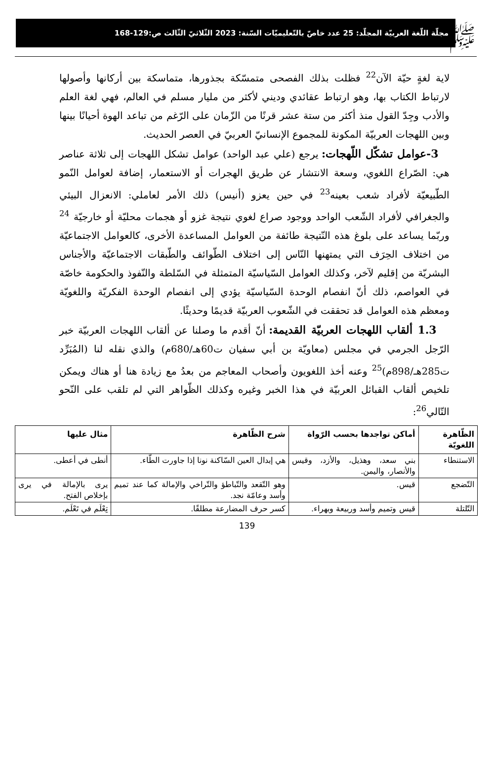ﷺ
مجلّة اللّغة العربيّة المجلّد: 25 عدد خاصّ بالتّعليميّات السّنة: 2023 الثّلاثيّ الثّالث ص:129-168
لاية لغةٍ حيّة الآن<sup>22</sup> فظلت بذلك الفصحى متمسّكة بجذورها، متماسكة بين أركانها وأصولها لارتباط الكتاب بها، وهو ارتباط عقائدي وديني لأكثر من مليار مسلم في العالم، فهي لغة العلم والأدب وجِدّ القول منذ أكثر من ستة عشر قرنًا من الزّمان على الرّغم من تباعد الهوة أحيانًا بينها وبين اللهجات العربيّة المكونة للمجموع الإنسانيّ العربيّ في العصر الحديث.
3-عوامل تشكّل اللّهجات: يرجع (علي عبد الواحد) عوامل تشكل اللهجات إلى ثلاثة عناصر هي: الصّراع اللغوي، وسعة الانتشار عن طريق الهجرات أو الاستعمار، إضافة لعوامل النّمو الطّبيعيّة لأفراد شعب بعينه<sup>23</sup> في حين يعزو (أنيس) ذلك الأمر لعاملي: الانعزال البيئي والجغرافي لأفراد الشّعب الواحد ووجود صراع لغوي نتيجة غزو أو هجمات محليّة أو خارجيّة <sup>24</sup> وربّما يساعد على بلوغ هذه النّتيجة طائفة من العوامل المساعدة الأخرى، كالعوامل الاجتماعيّة من اختلاف الحِرَف التي يمتهنها النّاس إلى اختلاف الطّوائف والطّبقات الاجتماعيّة والأجناس البشريّة من إقليم لآخر، وكذلك العوامل السّياسيّة المتمثلة في السّلطة والنّفوذ والحكومة خاصّة في العواصم، ذلك أنّ انفصام الوحدة السّياسيّة يؤدي إلى انفصام الوحدة الفكريّة واللغويّة ومعظم هذه العوامل قد تحققت في الشّعوب العربيّة قديمًا وحديثًا.
1.3 ألقاب اللهجات العربيّة القديمة: أنّ أقدم ما وصلنا عن ألقاب اللهجات العربيّة خبر الرّجل الجرمي في مجلس (معاويّة بن أبي سفيان ت60هـ/680م) والذي نقله لنا (المُبَرِّد ت285هـ/898م)<sup>25</sup> وعنه أخذ اللغويون وأصحاب المعاجم من بعدُ مع زيادة هنا أو هناك ويمكن تلخيص ألقاب القبائل العربيّة في هذا الخبر وغيره وكذلك الظّواهر التي لم تلقب على النّحو التّالي<sup>26</sup>:
| الظّاهرة اللغويّة | أماكن تواجدها بحسب الرّواة | شرح الظّاهرة | مثال عليها |
| --- | --- | --- | --- |
| الاستنطاء | بني سعد، وهذيل، والأزد، وقيس والأنصار، واليمن. | هي إبدال العين السّاكنة نونا إذا جاورت الطّاء. | أنطى في أعطى. |
| التّضجع | قيس. | وهو التّقعد والتّباطؤ والتّراخي والإمالة كما عند تميم وأسد وعامّة نجد. | يرى بالإمالة في يرى بإخلاص الفتح. |
| التّلتلة | قيس وتميم وأسد وربيعة وبهراء. | كسر حرف المضارعة مطلقًا. | تِعْلَم في تَعْلَم. |
139